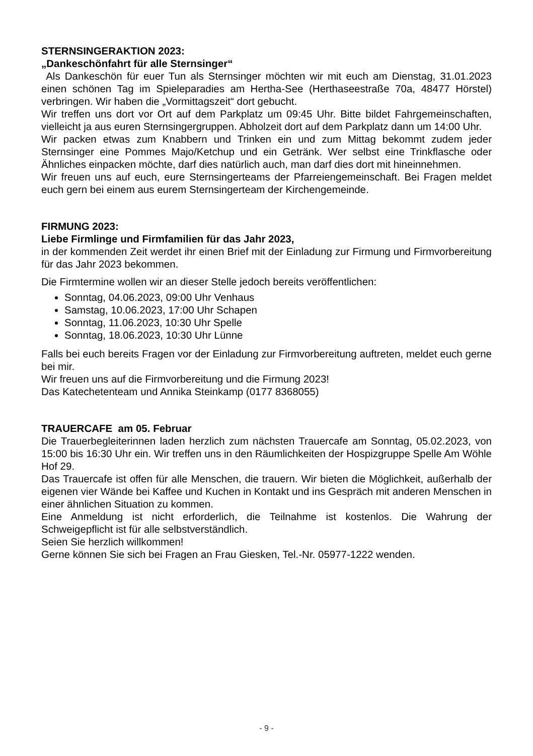STERNSINGERAKTION 2023:
„Dankeschönfahrt für alle Sternsinger“
Als Dankeschön für euer Tun als Sternsinger möchten wir mit euch am Dienstag, 31.01.2023 einen schönen Tag im Spieleparadies am Hertha-See (Herthaseestraße 70a, 48477 Hörstel) verbringen. Wir haben die „Vormittagszeit“ dort gebucht.
Wir treffen uns dort vor Ort auf dem Parkplatz um 09:45 Uhr. Bitte bildet Fahrgemeinschaften, vielleicht ja aus euren Sternsingergruppen. Abholzeit dort auf dem Parkplatz dann um 14:00 Uhr.
Wir packen etwas zum Knabbern und Trinken ein und zum Mittag bekommt zudem jeder Sternsinger eine Pommes Majo/Ketchup und ein Getränk. Wer selbst eine Trinkflasche oder Ähnliches einpacken möchte, darf dies natürlich auch, man darf dies dort mit hineinnehmen.
Wir freuen uns auf euch, eure Sternsingerteams der Pfarreiengemeinschaft. Bei Fragen meldet euch gern bei einem aus eurem Sternsingerteam der Kirchengemeinde.
FIRMUNG 2023:
Liebe Firmlinge und Firmfamilien für das Jahr 2023,
in der kommenden Zeit werdet ihr einen Brief mit der Einladung zur Firmung und Firmvorbereitung für das Jahr 2023 bekommen.
Die Firmtermine wollen wir an dieser Stelle jedoch bereits veröffentlichen:
Sonntag, 04.06.2023, 09:00 Uhr Venhaus
Samstag, 10.06.2023, 17:00 Uhr Schapen
Sonntag, 11.06.2023, 10:30 Uhr Spelle
Sonntag, 18.06.2023, 10:30 Uhr Lünne
Falls bei euch bereits Fragen vor der Einladung zur Firmvorbereitung auftreten, meldet euch gerne bei mir.
Wir freuen uns auf die Firmvorbereitung und die Firmung 2023!
Das Katechetenteam und Annika Steinkamp (0177 8368055)
TRAUERCAFE am 05. Februar
Die Trauerbegleiterinnen laden herzlich zum nächsten Trauercafe am Sonntag, 05.02.2023, von 15:00 bis 16:30 Uhr ein. Wir treffen uns in den Räumlichkeiten der Hospizgruppe Spelle Am Wöhle Hof 29.
Das Trauercafe ist offen für alle Menschen, die trauern. Wir bieten die Möglichkeit, außerhalb der eigenen vier Wände bei Kaffee und Kuchen in Kontakt und ins Gespräch mit anderen Menschen in einer ähnlichen Situation zu kommen.
Eine Anmeldung ist nicht erforderlich, die Teilnahme ist kostenlos. Die Wahrung der Schweigepflicht ist für alle selbstverständlich.
Seien Sie herzlich willkommen!
Gerne können Sie sich bei Fragen an Frau Giesken, Tel.-Nr. 05977-1222 wenden.
- 9 -